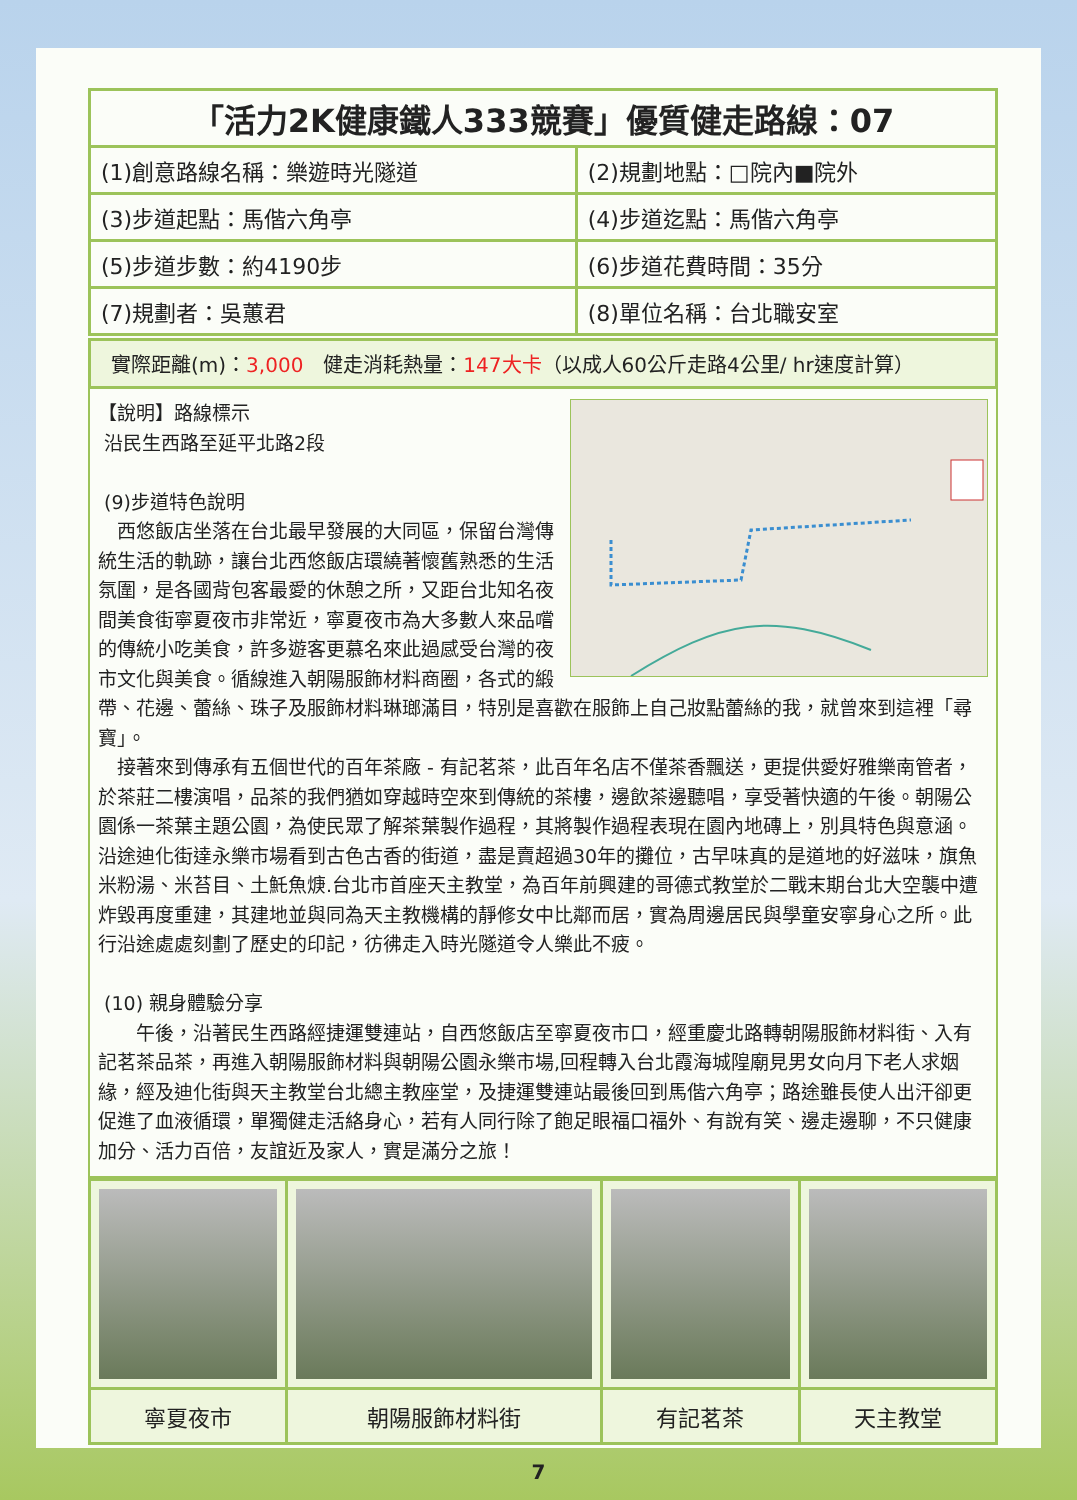| 「活力2K健康鐵人333競賽」優質健走路線：07 | |
| --- | --- |
| (1)創意路線名稱：樂遊時光隧道 | (2)規劃地點：□院內■院外 |
| (3)步道起點：馬偕六角亭 | (4)步道迄點：馬偕六角亭 |
| (5)步道步數：約4190步 | (6)步道花費時間：35分 |
| (7)規劃者：吳蕙君 | (8)單位名稱：台北職安室 |
實際距離(m)：3,000　健走消耗熱量：147大卡（以成人60公斤走路4公里/ hr速度計算）
【說明】路線標示
沿民生西路至延平北路2段
(9)步道特色說明
　西悠飯店坐落在台北最早發展的大同區，保留台灣傳統生活的軌跡，讓台北西悠飯店環繞著懷舊熟悉的生活氛圍，是各國背包客最愛的休憩之所，又距台北知名夜間美食街寧夏夜市非常近，寧夏夜市為大多數人來品嚐的傳統小吃美食，許多遊客更慕名來此過感受台灣的夜市文化與美食。循線進入朝陽服飾材料商圈，各式的緞帶、花邊、蕾絲、珠子及服飾材料琳瑯滿目，特別是喜歡在服飾上自己妝點蕾絲的我，就曾來到這裡「尋寶」。
　接著來到傳承有五個世代的百年茶廠 - 有記茗茶，此百年名店不僅茶香飄送，更提供愛好雅樂南管者，於茶莊二樓演唱，品茶的我們猶如穿越時空來到傳統的茶樓，邊飲茶邊聽唱，享受著快適的午後。朝陽公園係一茶葉主題公園，為使民眾了解茶葉製作過程，其將製作過程表現在園內地磚上，別具特色與意涵。沿途迪化街達永樂市場看到古色古香的街道，盡是賣超過30年的攤位，古早味真的是道地的好滋味，旗魚米粉湯、米苔目、土魠魚焿.台北市首座天主教堂，為百年前興建的哥德式教堂於二戰末期台北大空襲中遭炸毀再度重建，其建地並與同為天主教機構的靜修女中比鄰而居，實為周邊居民與學童安寧身心之所。此行沿途處處刻劃了歷史的印記，彷彿走入時光隧道令人樂此不疲。
(10) 親身體驗分享
　　午後，沿著民生西路經捷運雙連站，自西悠飯店至寧夏夜市口，經重慶北路轉朝陽服飾材料街、入有記茗茶品茶，再進入朝陽服飾材料與朝陽公園永樂市場,回程轉入台北霞海城隍廟見男女向月下老人求姻緣，經及迪化街與天主教堂台北總主教座堂，及捷運雙連站最後回到馬偕六角亭；路途雖長使人出汗卻更促進了血液循環，單獨健走活絡身心，若有人同行除了飽足眼福口福外、有說有笑、邊走邊聊，不只健康加分、活力百倍，友誼近及家人，實是滿分之旅！
| 寧夏夜市 | 朝陽服飾材料街 | 有記茗茶 | 天主教堂 |
7